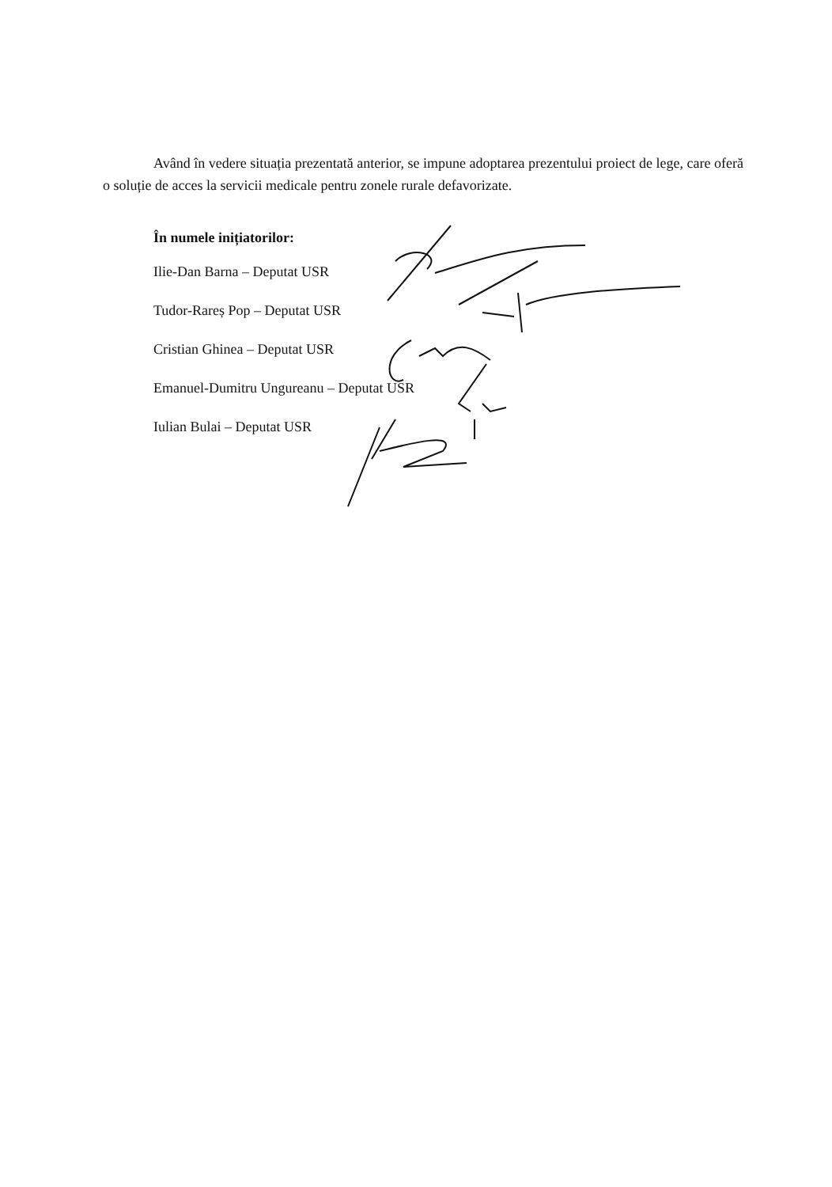Având în vedere situația prezentată anterior, se impune adoptarea prezentului proiect de lege, care oferă o soluție de acces la servicii medicale pentru zonele rurale defavorizate.
În numele inițiatorilor:
Ilie-Dan Barna – Deputat USR
Tudor-Rareș Pop – Deputat USR
Cristian Ghinea – Deputat USR
Emanuel-Dumitru Ungureanu – Deputat USR
Iulian Bulai – Deputat USR